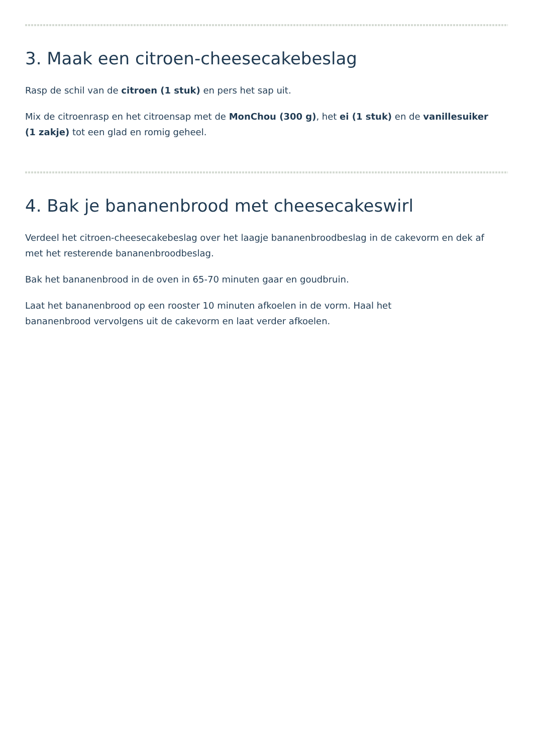3. Maak een citroen-cheesecakebeslag
Rasp de schil van de citroen (1 stuk) en pers het sap uit.
Mix de citroenrasp en het citroensap met de MonChou (300 g), het ei (1 stuk) en de vanillesuiker (1 zakje) tot een glad en romig geheel.
4. Bak je bananenbrood met cheesecakeswirl
Verdeel het citroen-cheesecakebeslag over het laagje bananenbroodbeslag in de cakevorm en dek af met het resterende bananenbroodbeslag.
Bak het bananenbrood in de oven in 65-70 minuten gaar en goudbruin.
Laat het bananenbrood op een rooster 10 minuten afkoelen in de vorm. Haal het
bananenbrood vervolgens uit de cakevorm en laat verder afkoelen.